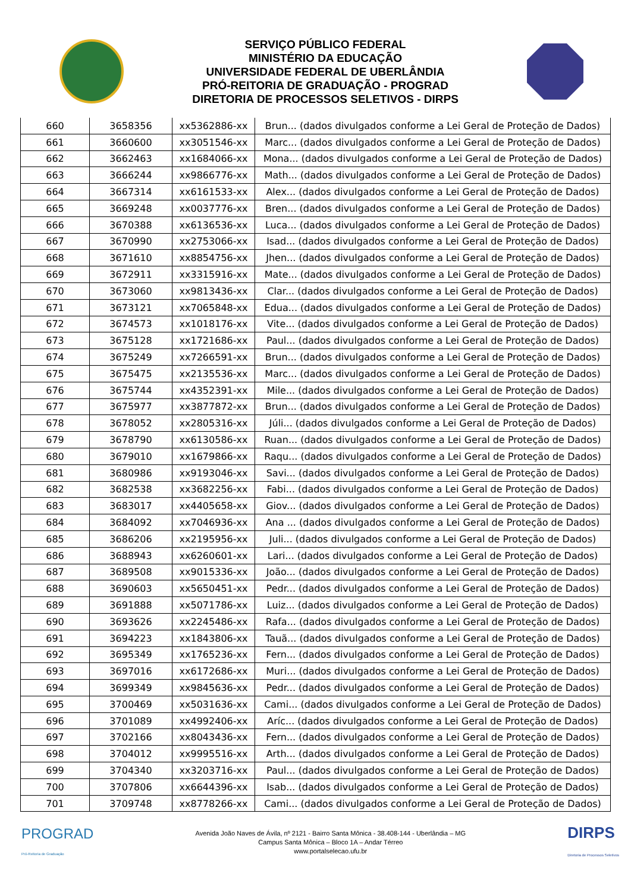SERVIÇO PÚBLICO FEDERAL
MINISTÉRIO DA EDUCAÇÃO
UNIVERSIDADE FEDERAL DE UBERLÂNDIA
PRÓ-REITORIA DE GRADUAÇÃO - PROGRAD
DIRETORIA DE PROCESSOS SELETIVOS - DIRPS
| 660 | 3658356 | xx5362886-xx | Brun... (dados divulgados conforme a Lei Geral de Proteção de Dados) |
| 661 | 3660600 | xx3051546-xx | Marc... (dados divulgados conforme a Lei Geral de Proteção de Dados) |
| 662 | 3662463 | xx1684066-xx | Mona... (dados divulgados conforme a Lei Geral de Proteção de Dados) |
| 663 | 3666244 | xx9866776-xx | Math... (dados divulgados conforme a Lei Geral de Proteção de Dados) |
| 664 | 3667314 | xx6161533-xx | Alex... (dados divulgados conforme a Lei Geral de Proteção de Dados) |
| 665 | 3669248 | xx0037776-xx | Bren... (dados divulgados conforme a Lei Geral de Proteção de Dados) |
| 666 | 3670388 | xx6136536-xx | Luca... (dados divulgados conforme a Lei Geral de Proteção de Dados) |
| 667 | 3670990 | xx2753066-xx | Isad... (dados divulgados conforme a Lei Geral de Proteção de Dados) |
| 668 | 3671610 | xx8854756-xx | Jhen... (dados divulgados conforme a Lei Geral de Proteção de Dados) |
| 669 | 3672911 | xx3315916-xx | Mate... (dados divulgados conforme a Lei Geral de Proteção de Dados) |
| 670 | 3673060 | xx9813436-xx | Clar... (dados divulgados conforme a Lei Geral de Proteção de Dados) |
| 671 | 3673121 | xx7065848-xx | Edua... (dados divulgados conforme a Lei Geral de Proteção de Dados) |
| 672 | 3674573 | xx1018176-xx | Vite... (dados divulgados conforme a Lei Geral de Proteção de Dados) |
| 673 | 3675128 | xx1721686-xx | Paul... (dados divulgados conforme a Lei Geral de Proteção de Dados) |
| 674 | 3675249 | xx7266591-xx | Brun... (dados divulgados conforme a Lei Geral de Proteção de Dados) |
| 675 | 3675475 | xx2135536-xx | Marc... (dados divulgados conforme a Lei Geral de Proteção de Dados) |
| 676 | 3675744 | xx4352391-xx | Mile... (dados divulgados conforme a Lei Geral de Proteção de Dados) |
| 677 | 3675977 | xx3877872-xx | Brun... (dados divulgados conforme a Lei Geral de Proteção de Dados) |
| 678 | 3678052 | xx2805316-xx | Júli... (dados divulgados conforme a Lei Geral de Proteção de Dados) |
| 679 | 3678790 | xx6130586-xx | Ruan... (dados divulgados conforme a Lei Geral de Proteção de Dados) |
| 680 | 3679010 | xx1679866-xx | Raqu... (dados divulgados conforme a Lei Geral de Proteção de Dados) |
| 681 | 3680986 | xx9193046-xx | Savi... (dados divulgados conforme a Lei Geral de Proteção de Dados) |
| 682 | 3682538 | xx3682256-xx | Fabi... (dados divulgados conforme a Lei Geral de Proteção de Dados) |
| 683 | 3683017 | xx4405658-xx | Giov... (dados divulgados conforme a Lei Geral de Proteção de Dados) |
| 684 | 3684092 | xx7046936-xx | Ana ... (dados divulgados conforme a Lei Geral de Proteção de Dados) |
| 685 | 3686206 | xx2195956-xx | Juli... (dados divulgados conforme a Lei Geral de Proteção de Dados) |
| 686 | 3688943 | xx6260601-xx | Lari... (dados divulgados conforme a Lei Geral de Proteção de Dados) |
| 687 | 3689508 | xx9015336-xx | João... (dados divulgados conforme a Lei Geral de Proteção de Dados) |
| 688 | 3690603 | xx5650451-xx | Pedr... (dados divulgados conforme a Lei Geral de Proteção de Dados) |
| 689 | 3691888 | xx5071786-xx | Luiz... (dados divulgados conforme a Lei Geral de Proteção de Dados) |
| 690 | 3693626 | xx2245486-xx | Rafa... (dados divulgados conforme a Lei Geral de Proteção de Dados) |
| 691 | 3694223 | xx1843806-xx | Tauã... (dados divulgados conforme a Lei Geral de Proteção de Dados) |
| 692 | 3695349 | xx1765236-xx | Fern... (dados divulgados conforme a Lei Geral de Proteção de Dados) |
| 693 | 3697016 | xx6172686-xx | Muri... (dados divulgados conforme a Lei Geral de Proteção de Dados) |
| 694 | 3699349 | xx9845636-xx | Pedr... (dados divulgados conforme a Lei Geral de Proteção de Dados) |
| 695 | 3700469 | xx5031636-xx | Cami... (dados divulgados conforme a Lei Geral de Proteção de Dados) |
| 696 | 3701089 | xx4992406-xx | Aríc... (dados divulgados conforme a Lei Geral de Proteção de Dados) |
| 697 | 3702166 | xx8043436-xx | Fern... (dados divulgados conforme a Lei Geral de Proteção de Dados) |
| 698 | 3704012 | xx9995516-xx | Arth... (dados divulgados conforme a Lei Geral de Proteção de Dados) |
| 699 | 3704340 | xx3203716-xx | Paul... (dados divulgados conforme a Lei Geral de Proteção de Dados) |
| 700 | 3707806 | xx6644396-xx | Isab... (dados divulgados conforme a Lei Geral de Proteção de Dados) |
| 701 | 3709748 | xx8778266-xx | Cami... (dados divulgados conforme a Lei Geral de Proteção de Dados) |
PROGRAD
Pró-Reitoria de Graduação
Avenida João Naves de Ávila, nº 2121 - Bairro Santa Mônica - 38.408-144 - Uberlândia – MG
Campus Santa Mônica – Bloco 1A – Andar Térreo
www.portalselecao.ufu.br
DIRPS
Diretoria de Processos Seletivos